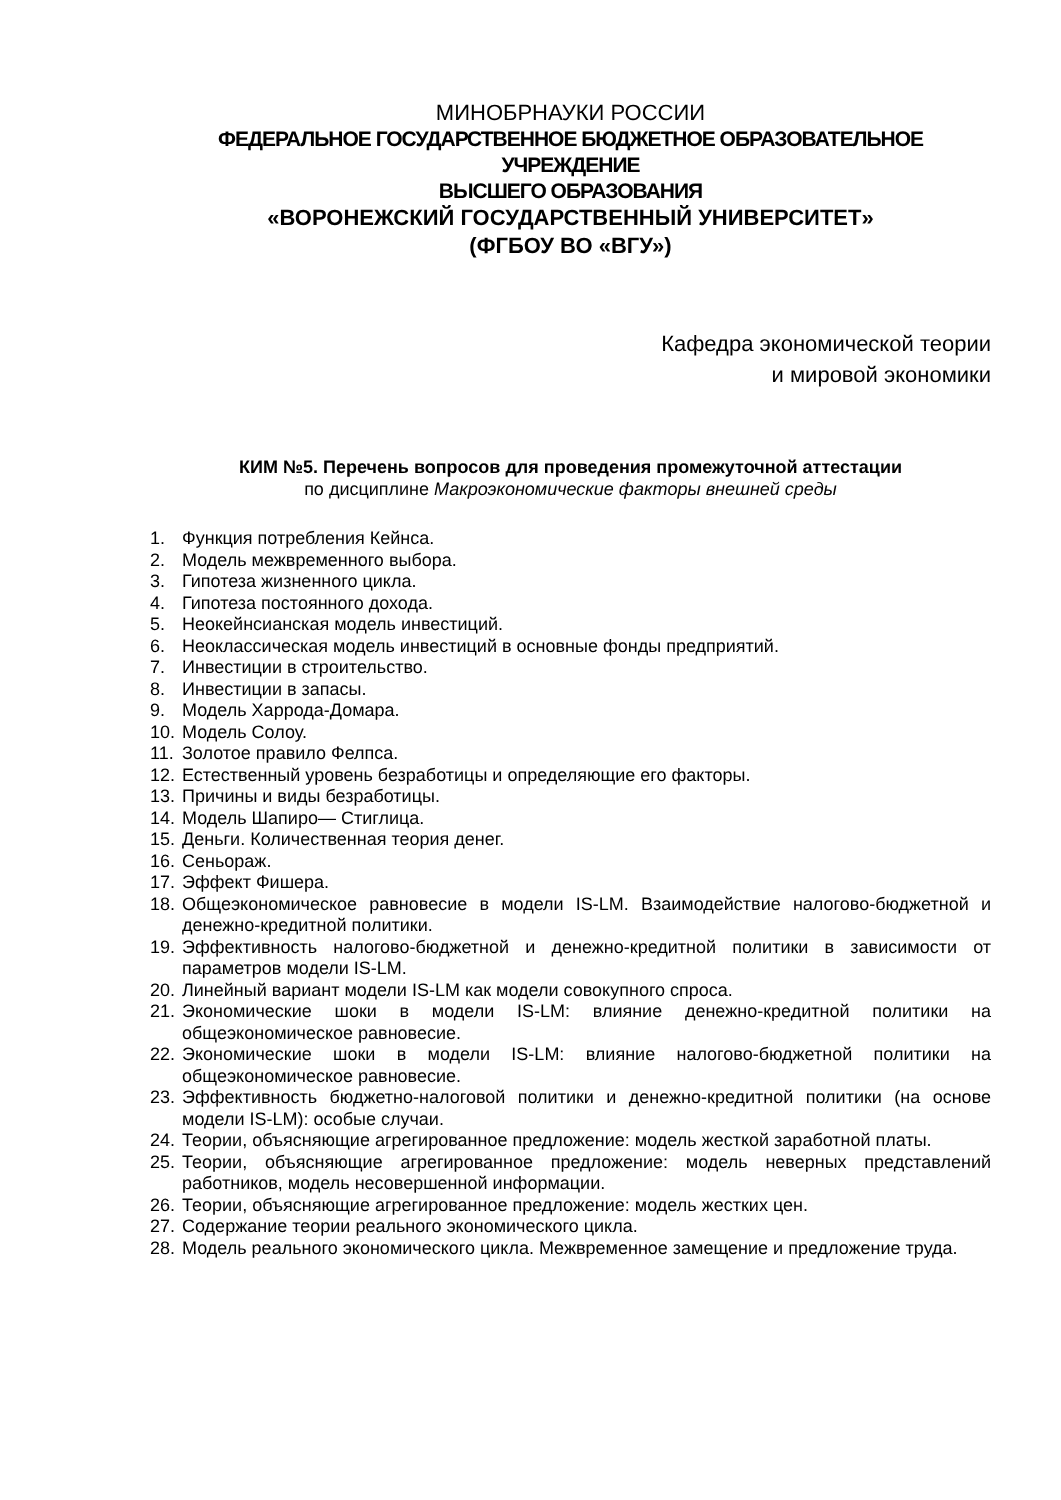МИНОБРНАУКИ РОССИИ
ФЕДЕРАЛЬНОЕ ГОСУДАРСТВЕННОЕ БЮДЖЕТНОЕ ОБРАЗОВАТЕЛЬНОЕ
УЧРЕЖДЕНИЕ
ВЫСШЕГО ОБРАЗОВАНИЯ
«ВОРОНЕЖСКИЙ ГОСУДАРСТВЕННЫЙ УНИВЕРСИТЕТ»
(ФГБОУ ВО «ВГУ»)
Кафедра экономической теории
и мировой экономики
КИМ №5. Перечень вопросов для проведения промежуточной аттестации
по дисциплине Макроэкономические факторы внешней среды
1. Функция потребления Кейнса.
2. Модель межвременного выбора.
3. Гипотеза жизненного цикла.
4. Гипотеза постоянного дохода.
5. Неокейнсианская модель инвестиций.
6. Неоклассическая модель инвестиций в основные фонды предприятий.
7. Инвестиции в строительство.
8. Инвестиции в запасы.
9. Модель Харрода-Домара.
10. Модель Солоу.
11. Золотое правило Фелпса.
12. Естественный уровень безработицы и определяющие его факторы.
13. Причины и виды безработицы.
14. Модель Шапиро— Стиглица.
15. Деньги. Количественная теория денег.
16. Сеньораж.
17. Эффект Фишера.
18. Общеэкономическое равновесие в модели IS-LM. Взаимодействие налогово-бюджетной и денежно-кредитной политики.
19. Эффективность налогово-бюджетной и денежно-кредитной политики в зависимости от параметров модели IS-LM.
20. Линейный вариант модели IS-LM как модели совокупного спроса.
21. Экономические шоки в модели IS-LM: влияние денежно-кредитной политики на общеэкономическое равновесие.
22. Экономические шоки в модели IS-LM: влияние налогово-бюджетной политики на общеэкономическое равновесие.
23. Эффективность бюджетно-налоговой политики и денежно-кредитной политики (на основе модели IS-LM): особые случаи.
24. Теории, объясняющие агрегированное предложение: модель жесткой заработной платы.
25. Теории, объясняющие агрегированное предложение: модель неверных представлений работников, модель несовершенной информации.
26. Теории, объясняющие агрегированное предложение: модель жестких цен.
27. Содержание теории реального экономического цикла.
28. Модель реального экономического цикла. Межвременное замещение и предложение труда.